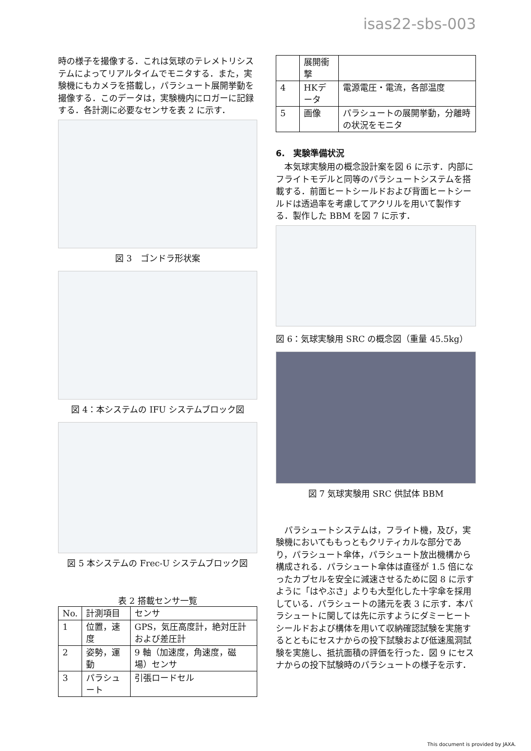isas22-sbs-003
時の様子を撮像する．これは気球のテレメトリシステムによってリアルタイムでモニタする．また，実験機にもカメラを搭載し，パラシュート展開挙動を撮像する．このデータは，実験機内にロガーに記録する．各計測に必要なセンサを表 2 に示す．
図 3　ゴンドラ形状案
図 4：本システムの IFU システムブロック図
図 5 本システムの Frec-U システムブロック図
表 2 搭載センサ一覧
| No. | 計測項目 | センサ |
| --- | --- | --- |
| 1 | 位置，速度 | GPS，気圧高度計，絶対圧計および差圧計 |
| 2 | 姿勢，運動 | 9 軸（加速度，角速度，磁場）センサ |
| 3 | パラシュート | 引張ロードセル |
| | 展開衝撃 | |
| 4 | HKデータ | 電源電圧・電流，各部温度 |
| 5 | 画像 | パラシュートの展開挙動，分離時の状況をモニタ |
6.　実験準備状況
　本気球実験用の概念設計案を図 6 に示す．内部にフライトモデルと同等のパラシュートシステムを搭載する．前面ヒートシールドおよび背面ヒートシールドは透過率を考慮してアクリルを用いて製作する．製作した BBM を図 7 に示す．
図 6：気球実験用 SRC の概念図（重量 45.5kg）
図 7 気球実験用 SRC 供試体 BBM
　パラシュートシステムは，フライト機，及び，実験機においてももっともクリティカルな部分であり，パラシュート傘体，パラシュート放出機構から構成される．パラシュート傘体は直径が 1.5 倍になったカプセルを安全に減速させるために図 8 に示すように「はやぶさ」よりも大型化した十字傘を採用している．パラシュートの諸元を表 3 に示す．本パラシュートに関しては先に示すようにダミーヒートシールドおよび構体を用いて収納確認試験を実施するとともにセスナからの投下試験および低速風洞試験を実施し、抵抗面積の評価を行った．図 9 にセスナからの投下試験時のパラシュートの様子を示す．
This document is provided by JAXA.